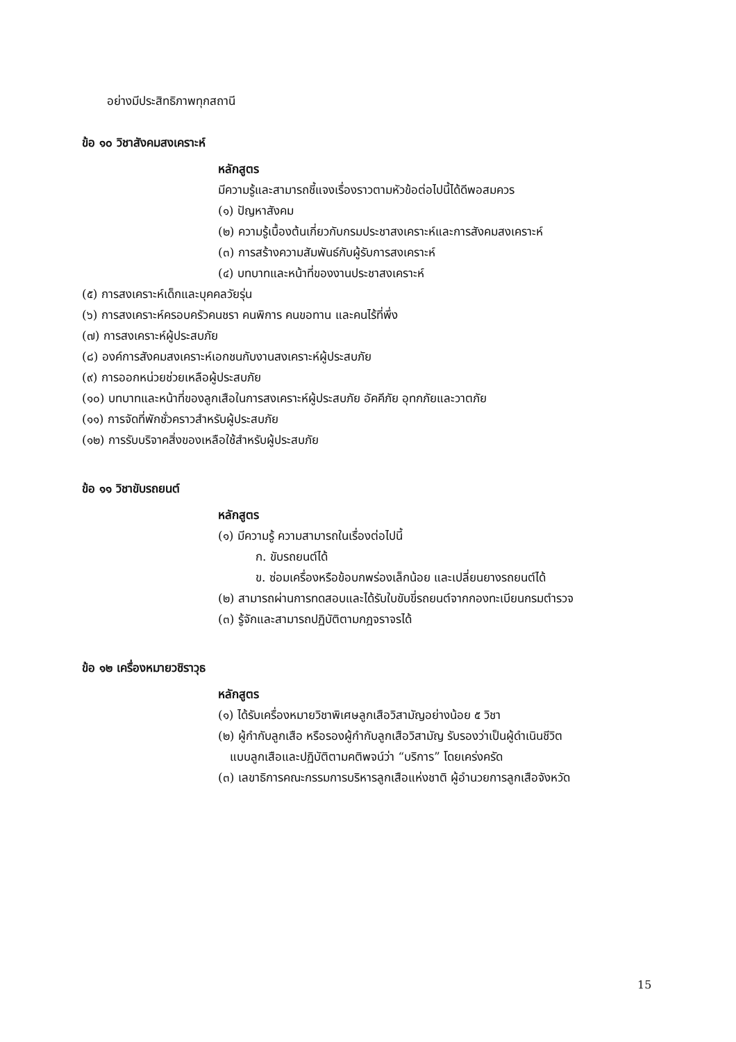อย่างมีประสิทธิภาพทุกสถานี
ข้อ ๑๐ วิชาสังคมสงเคราะห์
หลักสูตร
มีความรู้และสามารถชี้แจงเรื่องราวตามหัวข้อต่อไปนี้ได้ดีพอสมควร
(๑) ปัญหาสังคม
(๒) ความรู้เบื้องต้นเกี่ยวกับกรมประชาสงเคราะห์และการสังคมสงเคราะห์
(๓) การสร้างความสัมพันธ์กับผู้รับการสงเคราะห์
(๔) บทบาทและหน้าที่ของงานประชาสงเคราะห์
(๕) การสงเคราะห์เด็กและบุคคลวัยรุ่น
(๖) การสงเคราะห์ครอบครัวคนชรา คนพิการ คนขอทาน และคนไร้ที่พึ่ง
(๗) การสงเคราะห์ผู้ประสบภัย
(๘) องค์การสังคมสงเคราะห์เอกชนกับงานสงเคราะห์ผู้ประสบภัย
(๙) การออกหน่วยช่วยเหลือผู้ประสบภัย
(๑๐) บทบาทและหน้าที่ของลูกเสือในการสงเคราะห์ผู้ประสบภัย อัคคีภัย อุทกภัยและวาตภัย
(๑๑) การจัดที่พักชั่วคราวสำหรับผู้ประสบภัย
(๑๒) การรับบริจาคสิ่งของเหลือใช้สำหรับผู้ประสบภัย
ข้อ ๑๑ วิชาขับรถยนต์
หลักสูตร
(๑) มีความรู้ ความสามารถในเรื่องต่อไปนี้
ก. ขับรถยนต์ได้
ข. ซ่อมเครื่องหรือข้อบกพร่องเล็กน้อย และเปลี่ยนยางรถยนต์ได้
(๒) สามารถผ่านการทดสอบและได้รับใบขับขี่รถยนต์จากกองทะเบียนกรมตำรวจ
(๓) รู้จักและสามารถปฏิบัติตามกฎจราจรได้
ข้อ ๑๒ เครื่องหมายวชิราวุธ
หลักสูตร
(๑) ได้รับเครื่องหมายวิชาพิเศษลูกเสือวิสามัญอย่างน้อย ๕ วิชา
(๒) ผู้กำกับลูกเสือ หรือรองผู้กำกับลูกเสือวิสามัญ รับรองว่าเป็นผู้ดำเนินชีวิต
แบบลูกเสือและปฏิบัติตามคติพจน์ว่า “บริการ” โดยเคร่งครัด
(๓) เลขาธิการคณะกรรมการบริหารลูกเสือแห่งชาติ ผู้อำนวยการลูกเสือจังหวัด
15